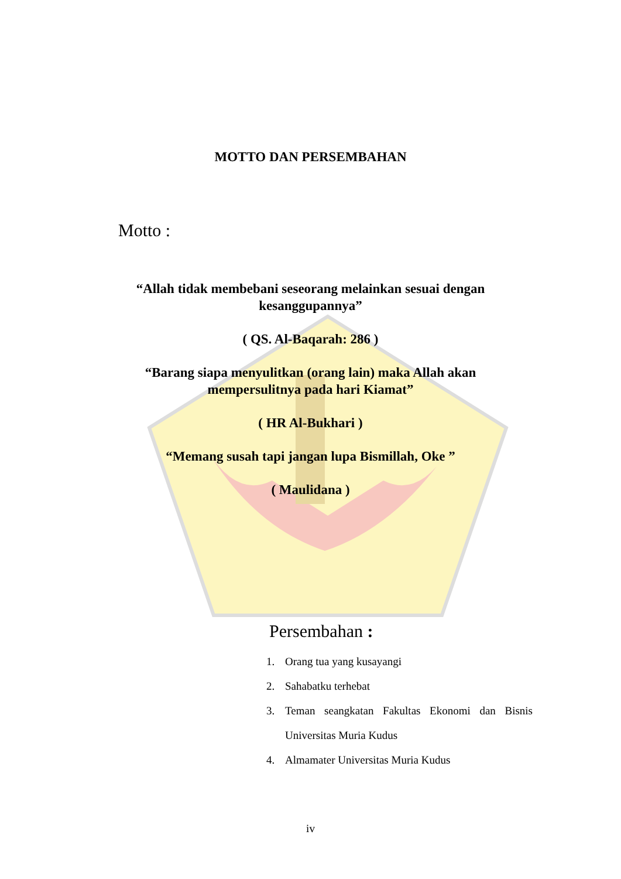MOTTO DAN PERSEMBAHAN
Motto :
“Allah tidak membebani seseorang melainkan sesuai dengan kesanggupannya”
( QS. Al-Baqarah: 286 )
“Barang siapa menyulitkan (orang lain) maka Allah akan mempersulitnya pada hari Kiamat”
( HR Al-Bukhari )
“Memang susah tapi jangan lupa Bismillah, Oke ”
( Maulidana )
Persembahan :
1. Orang tua yang kusayangi
2. Sahabatku terhebat
3. Teman seangkatan Fakultas Ekonomi dan Bisnis Universitas Muria Kudus
4. Almamater Universitas Muria Kudus
iv